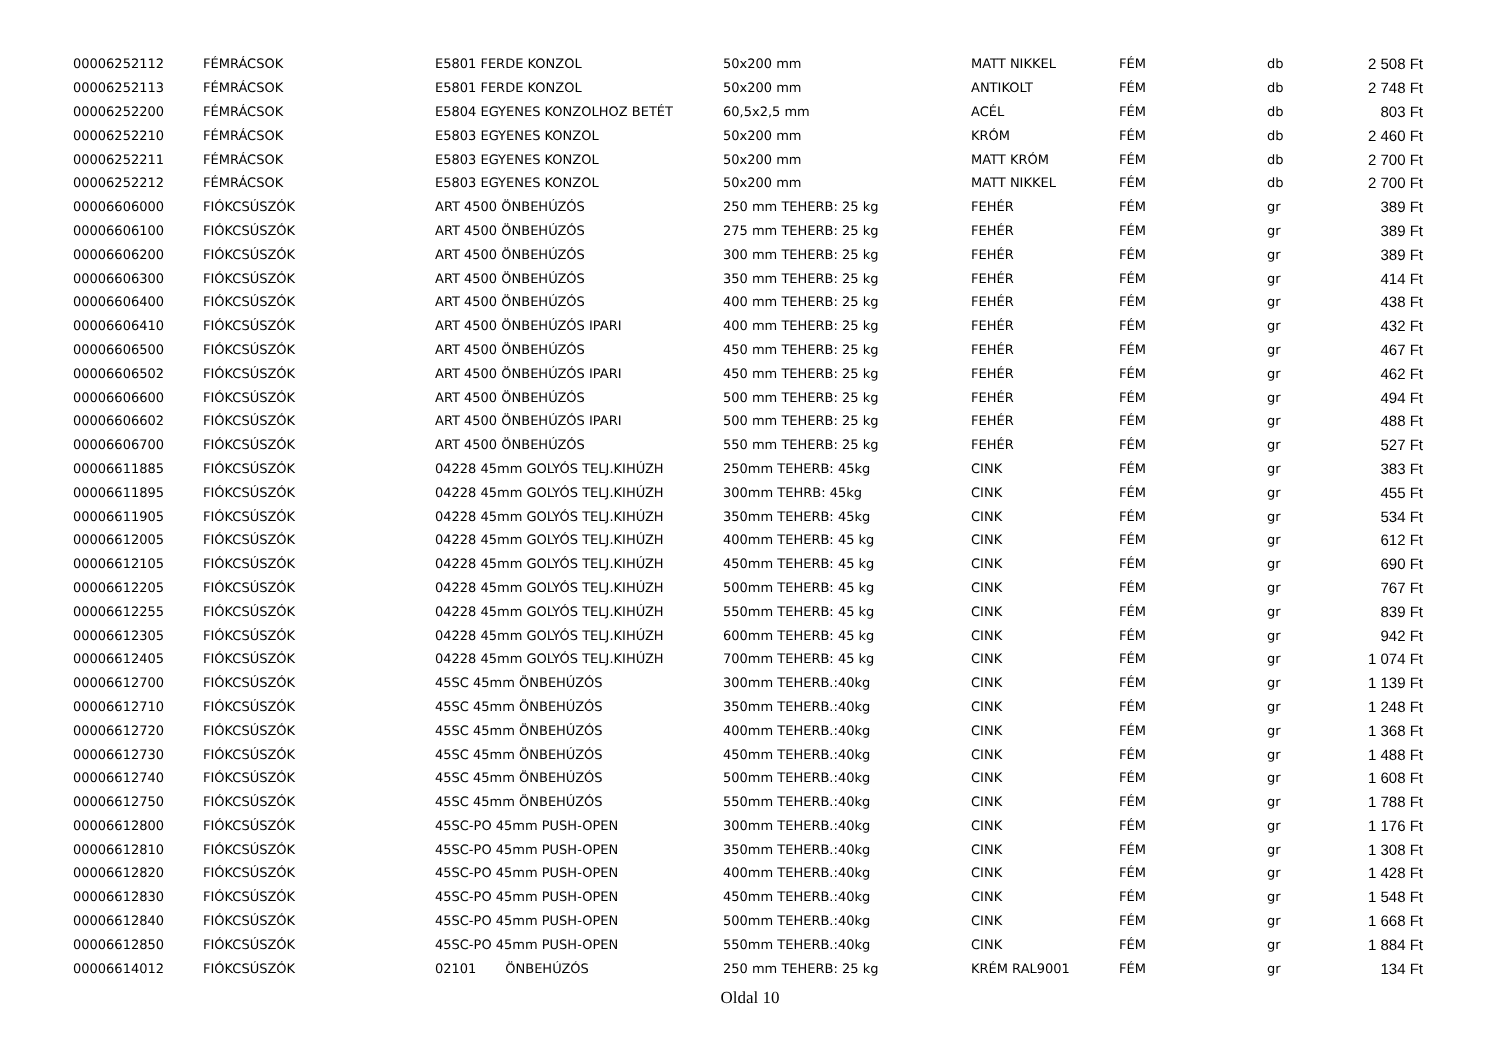| 00006252112 | FÉMRÁCSOK | E5801 FERDE KONZOL | 50x200 mm | MATT NIKKEL | FÉM | db | 2 508 Ft |
| 00006252113 | FÉMRÁCSOK | E5801 FERDE KONZOL | 50x200 mm | ANTIKOLT | FÉM | db | 2 748 Ft |
| 00006252200 | FÉMRÁCSOK | E5804 EGYENES KONZOLHOZ BETÉT | 60,5x2,5 mm | ACÉL | FÉM | db | 803 Ft |
| 00006252210 | FÉMRÁCSOK | E5803 EGYENES KONZOL | 50x200 mm | KRÓM | FÉM | db | 2 460 Ft |
| 00006252211 | FÉMRÁCSOK | E5803 EGYENES KONZOL | 50x200 mm | MATT KRÓM | FÉM | db | 2 700 Ft |
| 00006252212 | FÉMRÁCSOK | E5803 EGYENES KONZOL | 50x200 mm | MATT NIKKEL | FÉM | db | 2 700 Ft |
| 00006606000 | FIÓKCSÚSZÓK | ART 4500 ÖNBEHÚZÓS | 250 mm TEHERB: 25 kg | FEHÉR | FÉM | gr | 389 Ft |
| 00006606100 | FIÓKCSÚSZÓK | ART 4500 ÖNBEHÚZÓS | 275 mm TEHERB: 25 kg | FEHÉR | FÉM | gr | 389 Ft |
| 00006606200 | FIÓKCSÚSZÓK | ART 4500 ÖNBEHÚZÓS | 300 mm TEHERB: 25 kg | FEHÉR | FÉM | gr | 389 Ft |
| 00006606300 | FIÓKCSÚSZÓK | ART 4500 ÖNBEHÚZÓS | 350 mm TEHERB: 25 kg | FEHÉR | FÉM | gr | 414 Ft |
| 00006606400 | FIÓKCSÚSZÓK | ART 4500 ÖNBEHÚZÓS | 400 mm TEHERB: 25 kg | FEHÉR | FÉM | gr | 438 Ft |
| 00006606410 | FIÓKCSÚSZÓK | ART 4500 ÖNBEHÚZÓS IPARI | 400 mm TEHERB: 25 kg | FEHÉR | FÉM | gr | 432 Ft |
| 00006606500 | FIÓKCSÚSZÓK | ART 4500 ÖNBEHÚZÓS | 450 mm TEHERB: 25 kg | FEHÉR | FÉM | gr | 467 Ft |
| 00006606502 | FIÓKCSÚSZÓK | ART 4500 ÖNBEHÚZÓS IPARI | 450 mm TEHERB: 25 kg | FEHÉR | FÉM | gr | 462 Ft |
| 00006606600 | FIÓKCSÚSZÓK | ART 4500 ÖNBEHÚZÓS | 500 mm TEHERB: 25 kg | FEHÉR | FÉM | gr | 494 Ft |
| 00006606602 | FIÓKCSÚSZÓK | ART 4500 ÖNBEHÚZÓS IPARI | 500 mm TEHERB: 25 kg | FEHÉR | FÉM | gr | 488 Ft |
| 00006606700 | FIÓKCSÚSZÓK | ART 4500 ÖNBEHÚZÓS | 550 mm TEHERB: 25 kg | FEHÉR | FÉM | gr | 527 Ft |
| 00006611885 | FIÓKCSÚSZÓK | 04228 45mm GOLYÓS TELJ.KIHÚZH | 250mm TEHERB: 45kg | CINK | FÉM | gr | 383 Ft |
| 00006611895 | FIÓKCSÚSZÓK | 04228 45mm GOLYÓS TELJ.KIHÚZH | 300mm TEHRB: 45kg | CINK | FÉM | gr | 455 Ft |
| 00006611905 | FIÓKCSÚSZÓK | 04228 45mm GOLYÓS TELJ.KIHÚZH | 350mm TEHERB: 45kg | CINK | FÉM | gr | 534 Ft |
| 00006612005 | FIÓKCSÚSZÓK | 04228 45mm GOLYÓS TELJ.KIHÚZH | 400mm TEHERB: 45 kg | CINK | FÉM | gr | 612 Ft |
| 00006612105 | FIÓKCSÚSZÓK | 04228 45mm GOLYÓS TELJ.KIHÚZH | 450mm TEHERB: 45 kg | CINK | FÉM | gr | 690 Ft |
| 00006612205 | FIÓKCSÚSZÓK | 04228 45mm GOLYÓS TELJ.KIHÚZH | 500mm TEHERB: 45 kg | CINK | FÉM | gr | 767 Ft |
| 00006612255 | FIÓKCSÚSZÓK | 04228 45mm GOLYÓS TELJ.KIHÚZH | 550mm TEHERB: 45 kg | CINK | FÉM | gr | 839 Ft |
| 00006612305 | FIÓKCSÚSZÓK | 04228 45mm GOLYÓS TELJ.KIHÚZH | 600mm TEHERB: 45 kg | CINK | FÉM | gr | 942 Ft |
| 00006612405 | FIÓKCSÚSZÓK | 04228 45mm GOLYÓS TELJ.KIHÚZH | 700mm TEHERB: 45 kg | CINK | FÉM | gr | 1 074 Ft |
| 00006612700 | FIÓKCSÚSZÓK | 45SC 45mm ÖNBEHÚZÓS | 300mm TEHERB.:40kg | CINK | FÉM | gr | 1 139 Ft |
| 00006612710 | FIÓKCSÚSZÓK | 45SC 45mm ÖNBEHÚZÓS | 350mm TEHERB.:40kg | CINK | FÉM | gr | 1 248 Ft |
| 00006612720 | FIÓKCSÚSZÓK | 45SC 45mm ÖNBEHÚZÓS | 400mm TEHERB.:40kg | CINK | FÉM | gr | 1 368 Ft |
| 00006612730 | FIÓKCSÚSZÓK | 45SC 45mm ÖNBEHÚZÓS | 450mm TEHERB.:40kg | CINK | FÉM | gr | 1 488 Ft |
| 00006612740 | FIÓKCSÚSZÓK | 45SC 45mm ÖNBEHÚZÓS | 500mm TEHERB.:40kg | CINK | FÉM | gr | 1 608 Ft |
| 00006612750 | FIÓKCSÚSZÓK | 45SC 45mm ÖNBEHÚZÓS | 550mm TEHERB.:40kg | CINK | FÉM | gr | 1 788 Ft |
| 00006612800 | FIÓKCSÚSZÓK | 45SC-PO 45mm PUSH-OPEN | 300mm TEHERB.:40kg | CINK | FÉM | gr | 1 176 Ft |
| 00006612810 | FIÓKCSÚSZÓK | 45SC-PO 45mm PUSH-OPEN | 350mm TEHERB.:40kg | CINK | FÉM | gr | 1 308 Ft |
| 00006612820 | FIÓKCSÚSZÓK | 45SC-PO 45mm PUSH-OPEN | 400mm TEHERB.:40kg | CINK | FÉM | gr | 1 428 Ft |
| 00006612830 | FIÓKCSÚSZÓK | 45SC-PO 45mm PUSH-OPEN | 450mm TEHERB.:40kg | CINK | FÉM | gr | 1 548 Ft |
| 00006612840 | FIÓKCSÚSZÓK | 45SC-PO 45mm PUSH-OPEN | 500mm TEHERB.:40kg | CINK | FÉM | gr | 1 668 Ft |
| 00006612850 | FIÓKCSÚSZÓK | 45SC-PO 45mm PUSH-OPEN | 550mm TEHERB.:40kg | CINK | FÉM | gr | 1 884 Ft |
| 00006614012 | FIÓKCSÚSZÓK | 02101 ÖNBEHÚZÓS | 250 mm TEHERB: 25 kg | KRÉM RAL9001 | FÉM | gr | 134 Ft |
Oldal 10